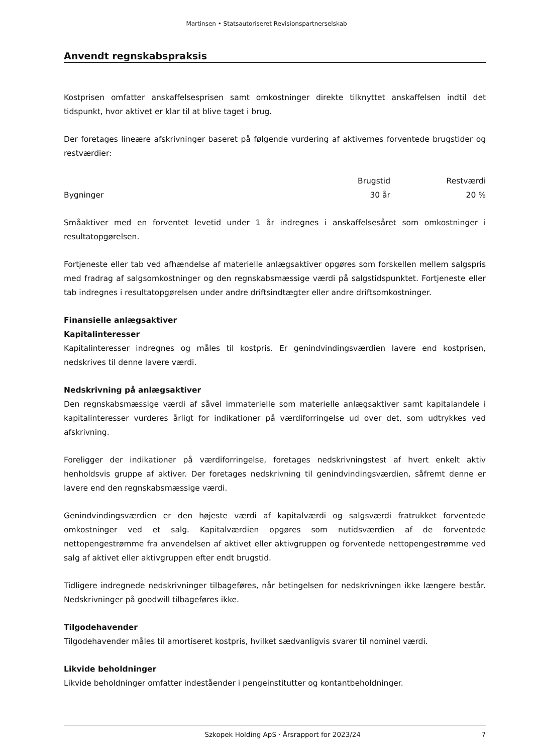Martinsen • Statsautoriseret Revisionspartnerselskab
Anvendt regnskabspraksis
Kostprisen omfatter anskaffelsesprisen samt omkostninger direkte tilknyttet anskaffelsen indtil det tidspunkt, hvor aktivet er klar til at blive taget i brug.
Der foretages lineære afskrivninger baseret på følgende vurdering af aktivernes forventede brugstider og restværdier:
| | Brugstid | Restværdi |
| --- | --- | --- |
| Bygninger | 30 år | 20 % |
Småaktiver med en forventet levetid under 1 år indregnes i anskaffelsesåret som omkostninger i resultatopgørelsen.
Fortjeneste eller tab ved afhændelse af materielle anlægsaktiver opgøres som forskellen mellem salgspris med fradrag af salgsomkostninger og den regnskabsmæssige værdi på salgstidspunktet. Fortjeneste eller tab indregnes i resultatopgørelsen under andre driftsindtægter eller andre driftsomkostninger.
Finansielle anlægsaktiver
Kapitalinteresser
Kapitalinteresser indregnes og måles til kostpris. Er genindvindingsværdien lavere end kostprisen, nedskrives til denne lavere værdi.
Nedskrivning på anlægsaktiver
Den regnskabsmæssige værdi af såvel immaterielle som materielle anlægsaktiver samt kapitalandele i kapitalinteresser vurderes årligt for indikationer på værdiforringelse ud over det, som udtrykkes ved afskrivning.
Foreligger der indikationer på værdiforringelse, foretages nedskrivningstest af hvert enkelt aktiv henholdsvis gruppe af aktiver. Der foretages nedskrivning til genindvindingsværdien, såfremt denne er lavere end den regnskabsmæssige værdi.
Genindvindingsværdien er den højeste værdi af kapitalværdi og salgsværdi fratrukket forventede omkostninger ved et salg. Kapitalværdien opgøres som nutidsværdien af de forventede nettopengestrømme fra anvendelsen af aktivet eller aktivgruppen og forventede nettopengestrømme ved salg af aktivet eller aktivgruppen efter endt brugstid.
Tidligere indregnede nedskrivninger tilbageføres, når betingelsen for nedskrivningen ikke længere består. Nedskrivninger på goodwill tilbageføres ikke.
Tilgodehavender
Tilgodehavender måles til amortiseret kostpris, hvilket sædvanligvis svarer til nominel værdi.
Likvide beholdninger
Likvide beholdninger omfatter indeståender i pengeinstitutter og kontantbeholdninger.
Szkopek Holding ApS · Årsrapport for 2023/24 7